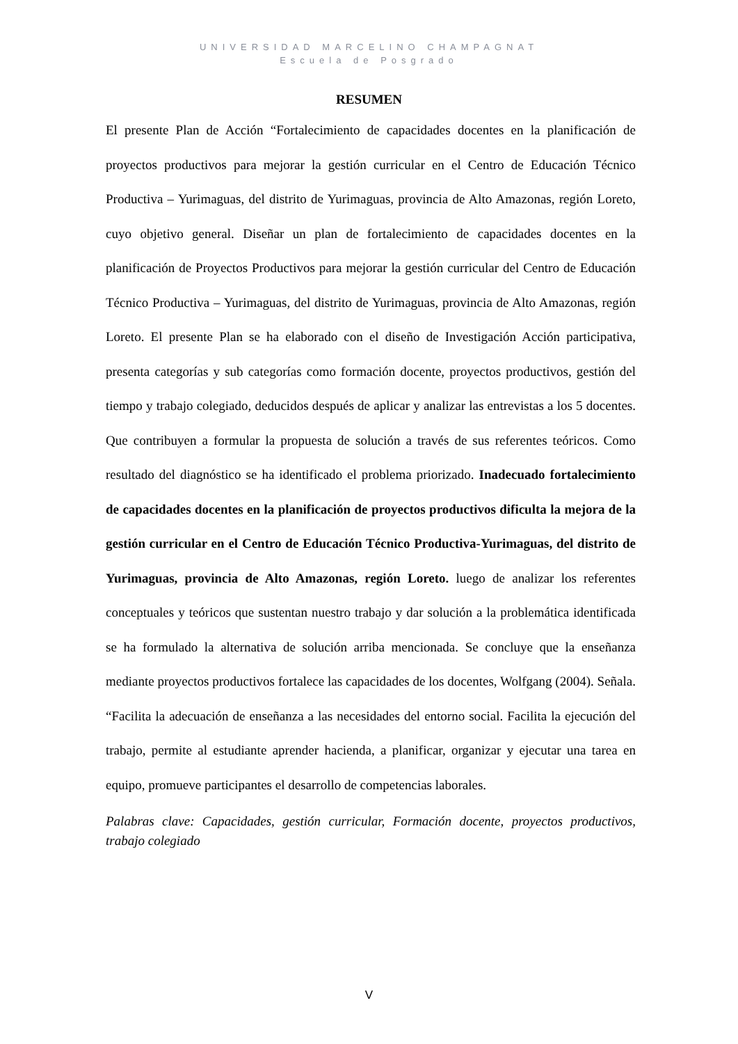UNIVERSIDAD MARCELINO CHAMPAGNAT
Escuela de Posgrado
RESUMEN
El presente Plan de Acción “Fortalecimiento de capacidades docentes en la planificación de proyectos productivos para mejorar la gestión curricular en el Centro de Educación Técnico Productiva – Yurimaguas, del distrito de Yurimaguas, provincia de Alto Amazonas, región Loreto, cuyo objetivo general. Diseñar un plan de fortalecimiento de capacidades docentes en la planificación de Proyectos Productivos para mejorar la gestión curricular del Centro de Educación Técnico Productiva – Yurimaguas, del distrito de Yurimaguas, provincia de Alto Amazonas, región Loreto. El presente Plan se ha elaborado con el diseño de Investigación Acción participativa, presenta categorías y sub categorías como formación docente, proyectos productivos, gestión del tiempo y trabajo colegiado, deducidos después de aplicar y analizar las entrevistas a los 5 docentes. Que contribuyen a formular la propuesta de solución a través de sus referentes teóricos. Como resultado del diagnóstico se ha identificado el problema priorizado. Inadecuado fortalecimiento de capacidades docentes en la planificación de proyectos productivos dificulta la mejora de la gestión curricular en el Centro de Educación Técnico Productiva-Yurimaguas, del distrito de Yurimaguas, provincia de Alto Amazonas, región Loreto. luego de analizar los referentes conceptuales y teóricos que sustentan nuestro trabajo y dar solución a la problemática identificada se ha formulado la alternativa de solución arriba mencionada. Se concluye que la enseñanza mediante proyectos productivos fortalece las capacidades de los docentes, Wolfgang (2004). Señala. “Facilita la adecuación de enseñanza a las necesidades del entorno social. Facilita la ejecución del trabajo, permite al estudiante aprender hacienda, a planificar, organizar y ejecutar una tarea en equipo, promueve participantes el desarrollo de competencias laborales.
Palabras clave: Capacidades, gestión curricular, Formación docente, proyectos productivos, trabajo colegiado
V